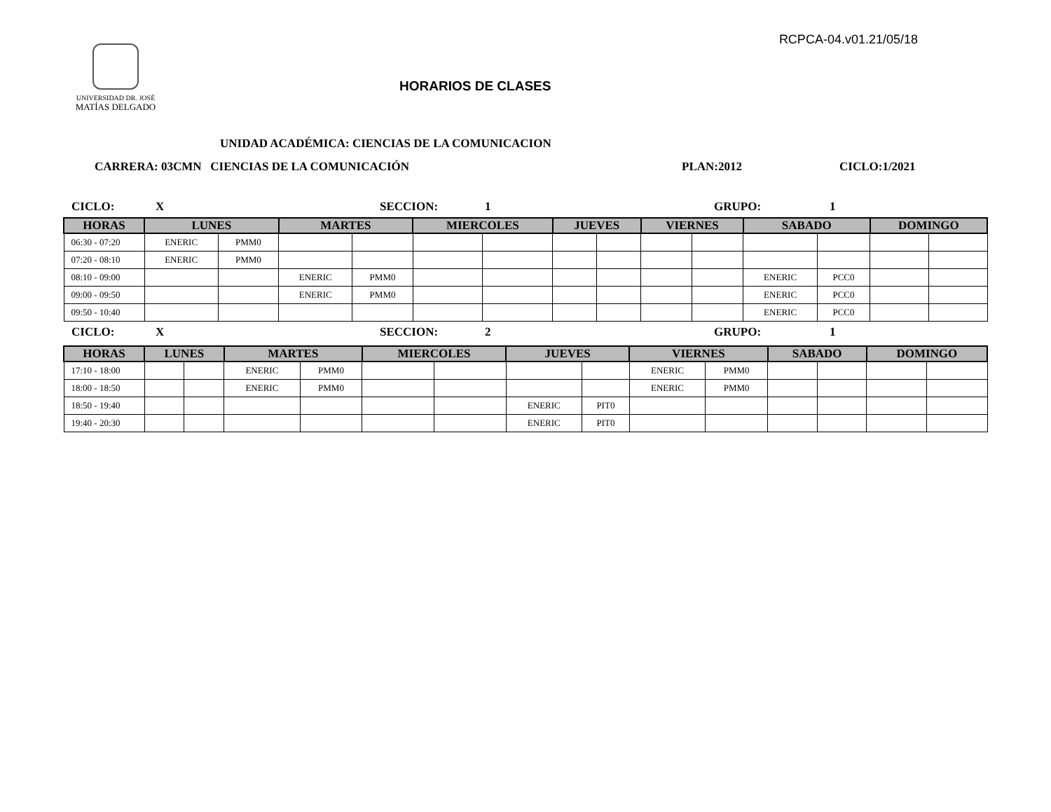RCPCA-04.v01.21/05/18
UNIVERSIDAD DR. JOSÉ
MATÍAS DELGADO
HORARIOS DE CLASES
UNIDAD ACADÉMICA: CIENCIAS DE LA COMUNICACION
CARRERA: 03CMN CIENCIAS DE LA COMUNICACIÓN PLAN:2012 CICLO:1/2021
CICLO: X SECCION: 1 GRUPO: 1
| HORAS | LUNES | | MARTES | | MIERCOLES | | JUEVES | | VIERNES | | SABADO | | DOMINGO | |
| --- | --- | --- | --- | --- | --- | --- | --- | --- | --- | --- | --- | --- | --- | --- |
| 06:30 - 07:20 | ENERIC | PMM0 | | | | | | | | | | | | |
| 07:20 - 08:10 | ENERIC | PMM0 | | | | | | | | | | | | |
| 08:10 - 09:00 | | | ENERIC | PMM0 | | | | | | | ENERIC | PCC0 | | |
| 09:00 - 09:50 | | | ENERIC | PMM0 | | | | | | | ENERIC | PCC0 | | |
| 09:50 - 10:40 | | | | | | | | | | | ENERIC | PCC0 | | |
CICLO: X SECCION: 2 GRUPO: 1
| HORAS | LUNES | | MARTES | | MIERCOLES | | JUEVES | | VIERNES | | SABADO | | DOMINGO | |
| --- | --- | --- | --- | --- | --- | --- | --- | --- | --- | --- | --- | --- | --- | --- |
| 17:10 - 18:00 | | | ENERIC | PMM0 | | | | | ENERIC | PMM0 | | | | |
| 18:00 - 18:50 | | | ENERIC | PMM0 | | | | | ENERIC | PMM0 | | | | |
| 18:50 - 19:40 | | | | | | | ENERIC | PIT0 | | | | | | |
| 19:40 - 20:30 | | | | | | | ENERIC | PIT0 | | | | | | |